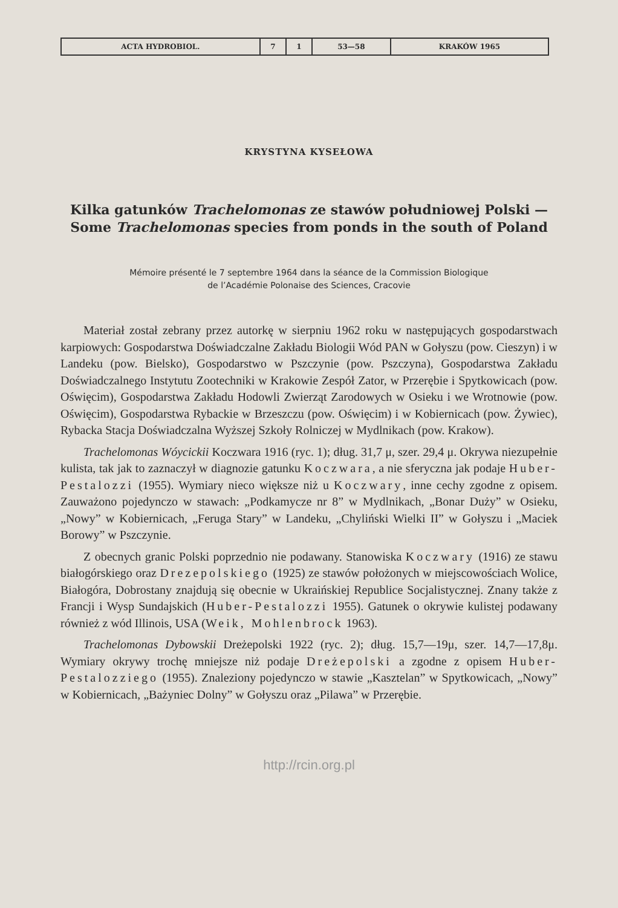| ACTA HYDROBIOL. | 7 | 1 | 53—58 | KRAKÓW 1965 |
KRYSTYNA KYSEŁOWA
Kilka gatunków Trachelomonas ze stawów południowej Polski —
Some Trachelomonas species from ponds in the south of Poland
Mémoire présenté le 7 septembre 1964 dans la séance de la Commission Biologique
de l’Académie Polonaise des Sciences, Cracovie
Materiał został zebrany przez autorkę w sierpniu 1962 roku w następujących gospodarstwach karpiowych: Gospodarstwa Doświadczalne Zakładu Biologii Wód PAN w Gołyszu (pow. Cieszyn) i w Landeku (pow. Bielsko), Gospodarstwo w Pszczynie (pow. Pszczyna), Gospodarstwa Zakładu Doświadczalnego Instytutu Zootechniki w Krakowie Zespół Zator, w Przerębie i Spytkowicach (pow. Oświęcim), Gospodarstwa Zakładu Hodowli Zwierząt Zarodowych w Osieku i we Wrotnowie (pow. Oświęcim), Gospodarstwa Rybackie w Brzeszczu (pow. Oświęcim) i w Kobiernicach (pow. Żywiec), Rybacka Stacja Doświadczalna Wyższej Szkoły Rolniczej w Mydlnikach (pow. Krakow).
Trachelomonas Wóycickii Koczwara 1916 (ryc. 1); dług. 31,7 μ, szer. 29,4 μ. Okrywa niezupełnie kulista, tak jak to zaznaczył w diagnozie gatunku Koczwara, a nie sferyczna jak podaje Huber-Pestalozzi (1955). Wymiary nieco większe niż u Koczwary, inne cechy zgodne z opisem. Zauważono pojedynczo w stawach: „Podkamycze nr 8” w Mydlnikach, „Bonar Duży” w Osieku, „Nowy” w Kobiernicach, „Feruga Stary” w Landeku, „Chyliński Wielki II” w Gołyszu i „Maciek Borowy” w Pszczynie.
Z obecnych granic Polski poprzednio nie podawany. Stanowiska Koczwary (1916) ze stawu białogórskiego oraz Drezepolskiego (1925) ze stawów położonych w miejscowościach Wolice, Białogóra, Dobrostany znajdują się obecnie w Ukraińskiej Republice Socjalistycznej. Znany także z Francji i Wysp Sundajskich (Huber-Pestalozzi 1955). Gatunek o okrywie kulistej podawany również z wód Illinois, USA (Weik, Mohlenbrock 1963).
Trachelomonas Dybowskii Dreżepolski 1922 (ryc. 2); dług. 15,7—19μ, szer. 14,7—17,8μ. Wymiary okrywy trochę mniejsze niż podaje Dreżepolski a zgodne z opisem Huber-Pestalozziego (1955). Znaleziony pojedynczo w stawie „Kasztelan” w Spytkowicach, „Nowy” w Kobiernicach, „Bażyniec Dolny” w Gołyszu oraz „Pilawa” w Przerębie.
http://rcin.org.pl